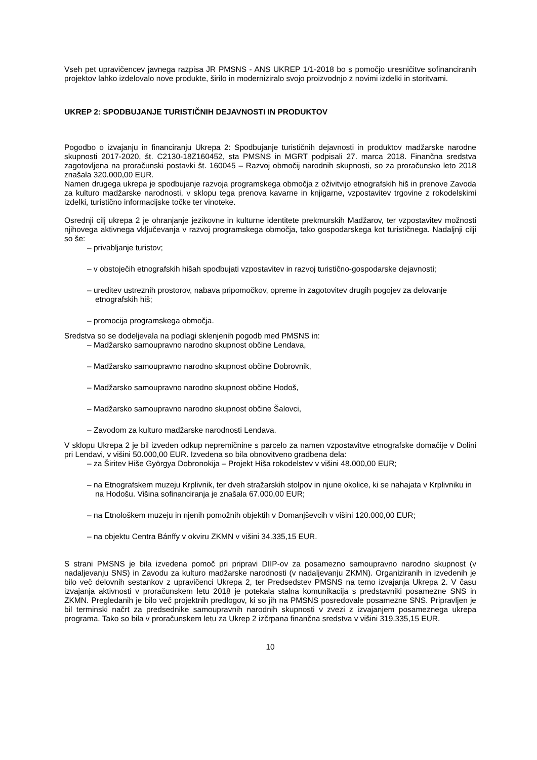Vseh pet upravičencev javnega razpisa JR PMSNS - ANS UKREP 1/1-2018 bo s pomočjo uresničitve sofinanciranih projektov lahko izdelovalo nove produkte, širilo in moderniziralo svojo proizvodnjo z novimi izdelki in storitvami.
UKREP 2: SPODBUJANJE TURISTIČNIH DEJAVNOSTI IN PRODUKTOV
Pogodbo o izvajanju in financiranju Ukrepa 2: Spodbujanje turističnih dejavnosti in produktov madžarske narodne skupnosti 2017-2020, št. C2130-18Z160452, sta PMSNS in MGRT podpisali 27. marca 2018. Finančna sredstva zagotovljena na proračunski postavki št. 160045 – Razvoj območij narodnih skupnosti, so za proračunsko leto 2018 znašala 320.000,00 EUR.
Namen drugega ukrepa je spodbujanje razvoja programskega območja z oživitvijo etnografskih hiš in prenove Zavoda za kulturo madžarske narodnosti, v sklopu tega prenova kavarne in knjigarne, vzpostavitev trgovine z rokodelskimi izdelki, turistično informacijske točke ter vinoteke.
Osrednji cilj ukrepa 2 je ohranjanje jezikovne in kulturne identitete prekmurskih Madžarov, ter vzpostavitev možnosti njihovega aktivnega vključevanja v razvoj programskega območja, tako gospodarskega kot turističnega. Nadaljnji cilji so še:
– privabljanje turistov;
– v obstoječih etnografskih hišah spodbujati vzpostavitev in razvoj turistično-gospodarske dejavnosti;
– ureditev ustreznih prostorov, nabava pripomočkov, opreme in zagotovitev drugih pogojev za delovanje etnografskih hiš;
– promocija programskega območja.
Sredstva so se dodeljevala na podlagi sklenjenih pogodb med PMSNS in:
– Madžarsko samoupravno narodno skupnost občine Lendava,
– Madžarsko samoupravno narodno skupnost občine Dobrovnik,
– Madžarsko samoupravno narodno skupnost občine Hodoš,
– Madžarsko samoupravno narodno skupnost občine Šalovci,
– Zavodom za kulturo madžarske narodnosti Lendava.
V sklopu Ukrepa 2 je bil izveden odkup nepremičnine s parcelo za namen vzpostavitve etnografske domačije v Dolini pri Lendavi, v višini 50.000,00 EUR. Izvedena so bila obnovitveno gradbena dela:
– za Širitev Hiše Györgya Dobronokija – Projekt Hiša rokodelstev v višini 48.000,00 EUR;
– na Etnografskem muzeju Krplivnik, ter dveh stražarskih stolpov in njune okolice, ki se nahajata v Krplivniku in na Hodošu. Višina sofinanciranja je znašala 67.000,00 EUR;
– na Etnološkem muzeju in njenih pomožnih objektih v Domanjševcih v višini 120.000,00 EUR;
– na objektu Centra Bánffy v okviru ZKMN v višini 34.335,15 EUR.
S strani PMSNS je bila izvedena pomoč pri pripravi DIIP-ov za posamezno samoupravno narodno skupnost (v nadaljevanju SNS) in Zavodu za kulturo madžarske narodnosti (v nadaljevanju ZKMN). Organiziranih in izvedenih je bilo več delovnih sestankov z upravičenci Ukrepa 2, ter Predsedstev PMSNS na temo izvajanja Ukrepa 2. V času izvajanja aktivnosti v proračunskem letu 2018 je potekala stalna komunikacija s predstavniki posamezne SNS in ZKMN. Pregledanih je bilo več projektnih predlogov, ki so jih na PMSNS posredovale posamezne SNS. Pripravljen je bil terminski načrt za predsednike samoupravnih narodnih skupnosti v zvezi z izvajanjem posameznega ukrepa programa. Tako so bila v proračunskem letu za Ukrep 2 izčrpana finančna sredstva v višini 319.335,15 EUR.
10